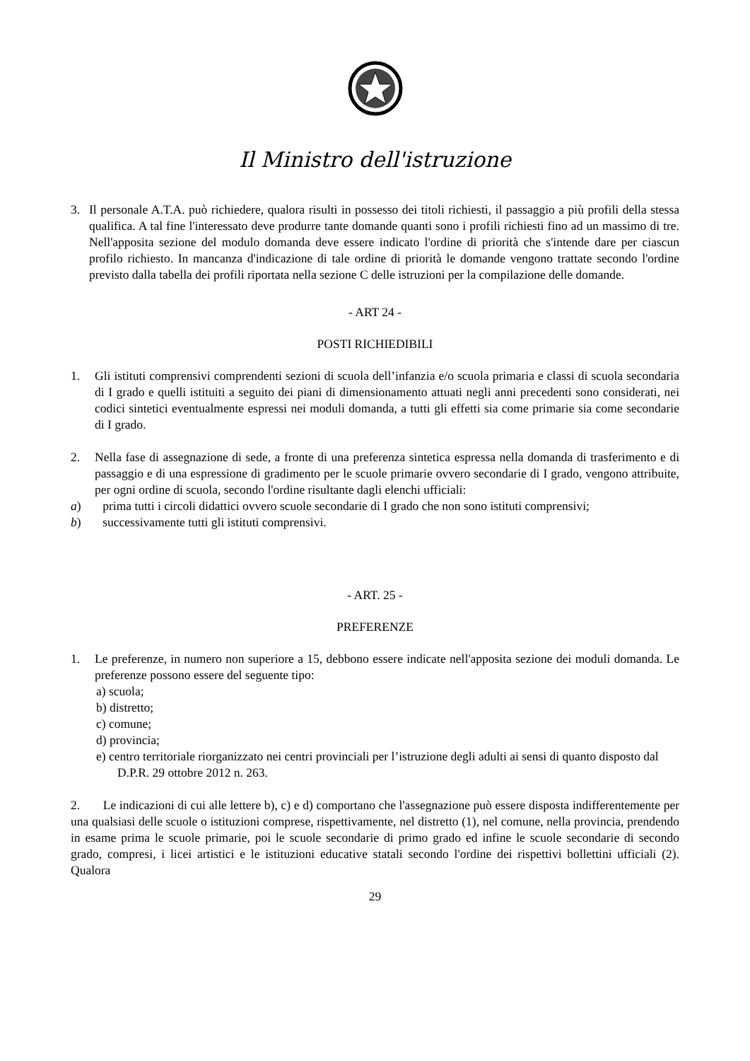Il Ministro dell'istruzione
3. Il personale A.T.A. può richiedere, qualora risulti in possesso dei titoli richiesti, il passaggio a più profili della stessa qualifica. A tal fine l'interessato deve produrre tante domande quanti sono i profili richiesti fino ad un massimo di tre. Nell'apposita sezione del modulo domanda deve essere indicato l'ordine di priorità che s'intende dare per ciascun profilo richiesto. In mancanza d'indicazione di tale ordine di priorità le domande vengono trattate secondo l'ordine previsto dalla tabella dei profili riportata nella sezione C delle istruzioni per la compilazione delle domande.
- ART 24 -
POSTI RICHIEDIBILI
1. Gli istituti comprensivi comprendenti sezioni di scuola dell’infanzia e/o scuola primaria e classi di scuola secondaria di I grado e quelli istituiti a seguito dei piani di dimensionamento attuati negli anni precedenti sono considerati, nei codici sintetici eventualmente espressi nei moduli domanda, a tutti gli effetti sia come primarie sia come secondarie di I grado.
2. Nella fase di assegnazione di sede, a fronte di una preferenza sintetica espressa nella domanda di trasferimento e di passaggio e di una espressione di gradimento per le scuole primarie ovvero secondarie di I grado, vengono attribuite, per ogni ordine di scuola, secondo l'ordine risultante dagli elenchi ufficiali:
a) prima tutti i circoli didattici ovvero scuole secondarie di I grado che non sono istituti comprensivi;
b) successivamente tutti gli istituti comprensivi.
- ART. 25 -
PREFERENZE
1. Le preferenze, in numero non superiore a 15, debbono essere indicate nell'apposita sezione dei moduli domanda. Le preferenze possono essere del seguente tipo:
a) scuola;
b) distretto;
c) comune;
d) provincia;
e) centro territoriale riorganizzato nei centri provinciali per l’istruzione degli adulti ai sensi di quanto disposto dal D.P.R. 29 ottobre 2012 n. 263.
2. Le indicazioni di cui alle lettere b), c) e d) comportano che l'assegnazione può essere disposta indifferentemente per una qualsiasi delle scuole o istituzioni comprese, rispettivamente, nel distretto (1), nel comune, nella provincia, prendendo in esame prima le scuole primarie, poi le scuole secondarie di primo grado ed infine le scuole secondarie di secondo grado, compresi, i licei artistici e le istituzioni educative statali secondo l'ordine dei rispettivi bollettini ufficiali (2). Qualora
29